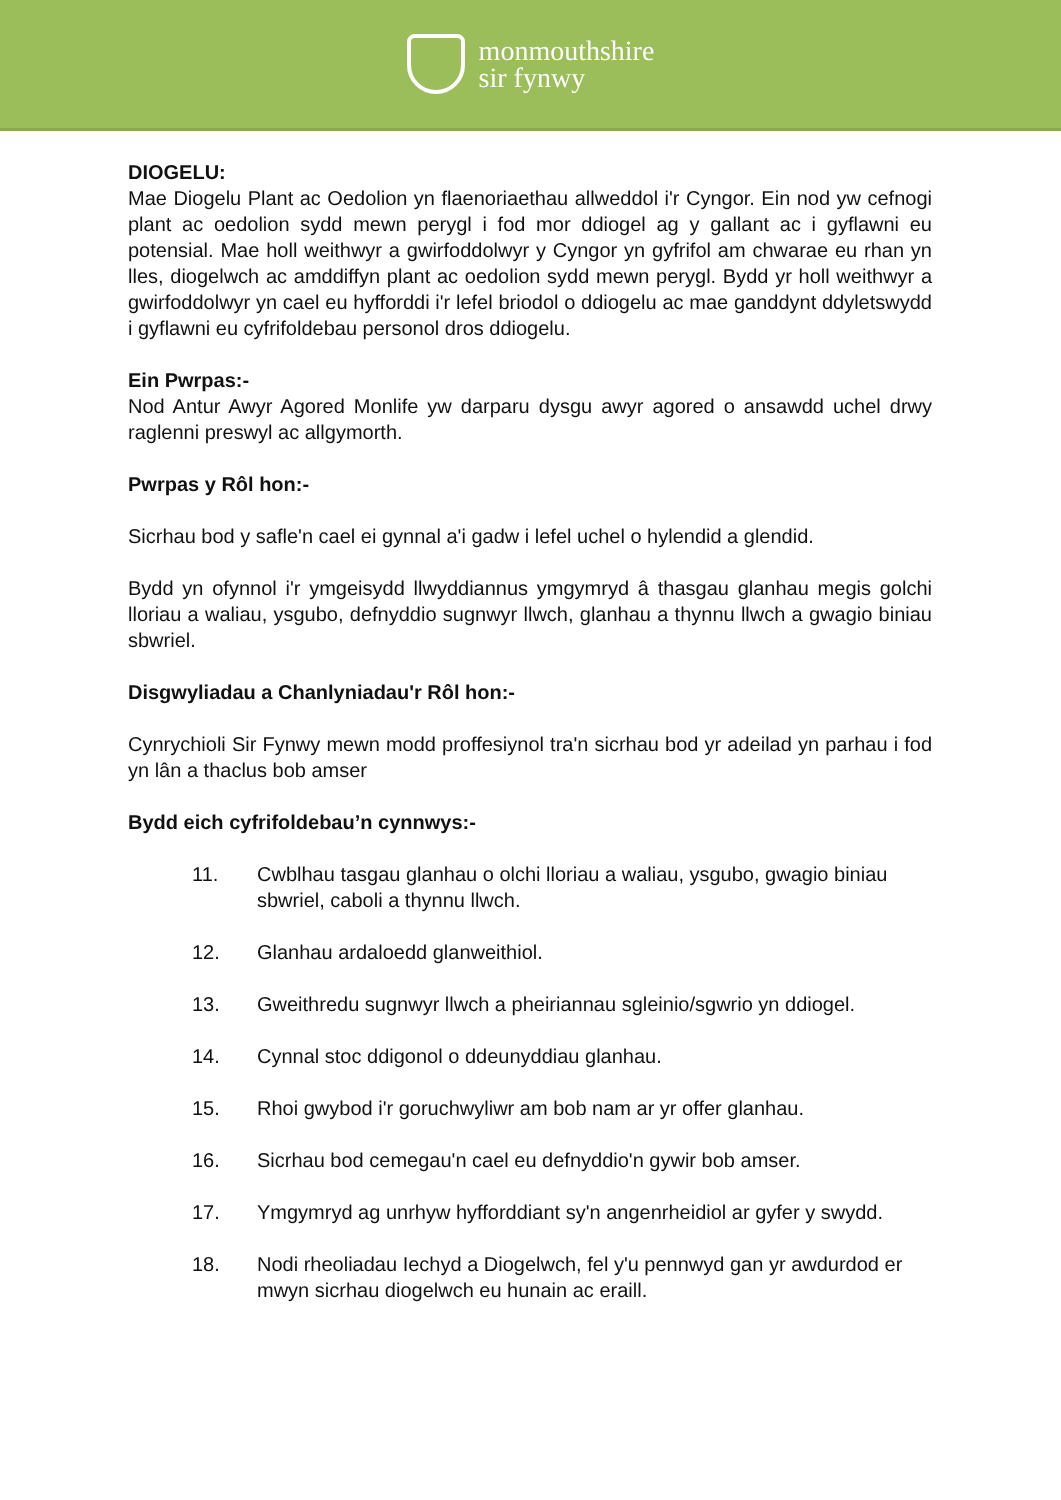monmouthshire
sir fynwy
DIOGELU:
Mae Diogelu Plant ac Oedolion yn flaenoriaethau allweddol i'r Cyngor. Ein nod yw cefnogi plant ac oedolion sydd mewn perygl i fod mor ddiogel ag y gallant ac i gyflawni eu potensial. Mae holl weithwyr a gwirfoddolwyr y Cyngor yn gyfrifol am chwarae eu rhan yn lles, diogelwch ac amddiffyn plant ac oedolion sydd mewn perygl. Bydd yr holl weithwyr a gwirfoddolwyr yn cael eu hyfforddi i'r lefel briodol o ddiogelu ac mae ganddynt ddyletswydd i gyflawni eu cyfrifoldebau personol dros ddiogelu.
Ein Pwrpas:-
Nod Antur Awyr Agored Monlife yw darparu dysgu awyr agored o ansawdd uchel drwy raglenni preswyl ac allgymorth.
Pwrpas y Rôl hon:-
Sicrhau bod y safle'n cael ei gynnal a'i gadw i lefel uchel o hylendid a glendid.
Bydd yn ofynnol i'r ymgeisydd llwyddiannus ymgymryd â thasgau glanhau megis golchi lloriau a waliau, ysgubo, defnyddio sugnwyr llwch, glanhau a thynnu llwch a gwagio biniau sbwriel.
Disgwyliadau a Chanlyniadau'r Rôl hon:-
Cynrychioli Sir Fynwy mewn modd proffesiynol tra'n sicrhau bod yr adeilad yn parhau i fod yn lân a thaclus bob amser
Bydd eich cyfrifoldebau’n cynnwys:-
11. Cwblhau tasgau glanhau o olchi lloriau a waliau, ysgubo, gwagio biniau sbwriel, caboli a thynnu llwch.
12. Glanhau ardaloedd glanweithiol.
13. Gweithredu sugnwyr llwch a pheiriannau sgleinio/sgwrio yn ddiogel.
14. Cynnal stoc ddigonol o ddeunyddiau glanhau.
15. Rhoi gwybod i'r goruchwyliwr am bob nam ar yr offer glanhau.
16. Sicrhau bod cemegau'n cael eu defnyddio'n gywir bob amser.
17. Ymgymryd ag unrhyw hyfforddiant sy'n angenrheidiol ar gyfer y swydd.
18. Nodi rheoliadau Iechyd a Diogelwch, fel y'u pennwyd gan yr awdurdod er mwyn sicrhau diogelwch eu hunain ac eraill.